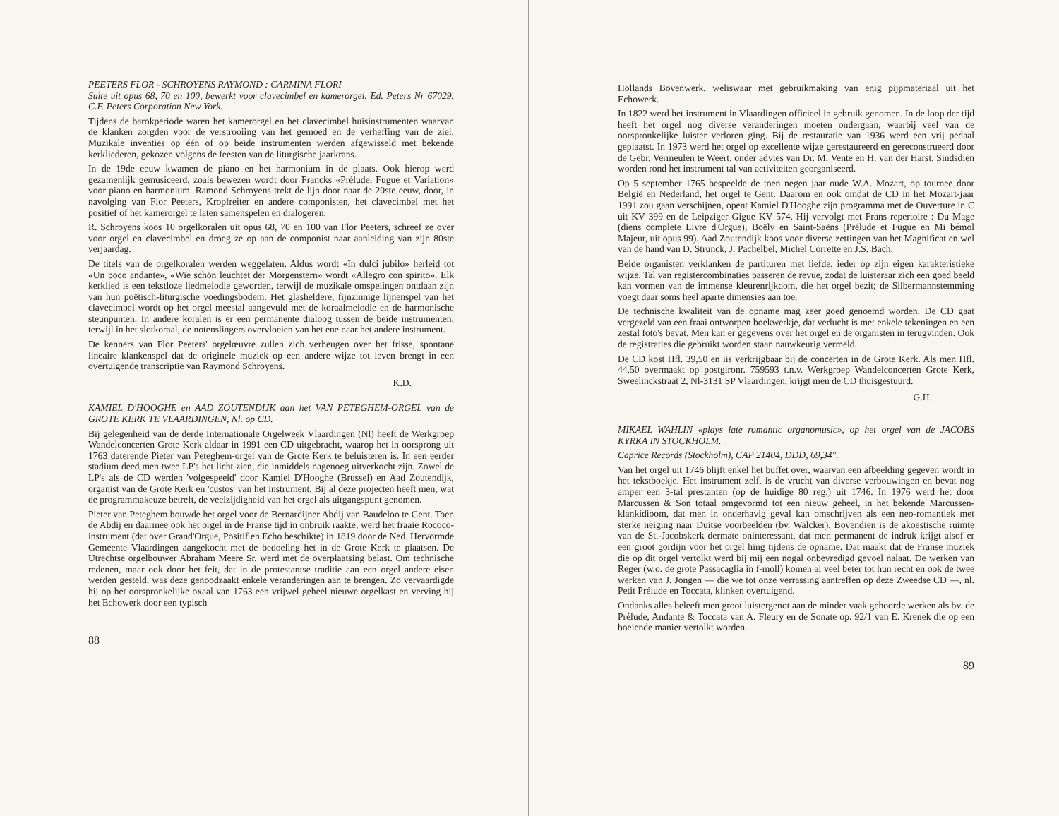PEETERS FLOR - SCHROYENS RAYMOND : CARMINA FLORI
Suite uit opus 68, 70 en 100, bewerkt voor clavecimbel en kamerorgel. Ed. Peters Nr 67029. C.F. Peters Corporation New York.
Tijdens de barokperiode waren het kamerorgel en het clavecimbel huisinstrumenten waarvan de klanken zorgden voor de verstrooiing van het gemoed en de verheffing van de ziel. Muzikale inventies op één of op beide instrumenten werden afgewisseld met bekende kerkliederen, gekozen volgens de feesten van de liturgische jaarkrans.
In de 19de eeuw kwamen de piano en het harmonium in de plaats. Ook hierop werd gezamenlijk gemusiceerd, zoals bewezen wordt door Francks «Prélude, Fugue et Variation» voor piano en harmonium. Ramond Schroyens trekt de lijn door naar de 20ste eeuw, door, in navolging van Flor Peeters, Kropfreiter en andere componisten, het clavecimbel met het positief of het kamerorgel te laten samenspelen en dialogeren.
R. Schroyens koos 10 orgelkoralen uit opus 68, 70 en 100 van Flor Peeters, schreef ze over voor orgel en clavecimbel en droeg ze op aan de componist naar aanleiding van zijn 80ste verjaardag.
De titels van de orgelkoralen werden weggelaten. Aldus wordt «In dulci jubilo» herleid tot «Un poco andante», «Wie schön leuchtet der Morgenstern» wordt «Allegro con spirito». Elk kerklied is een tekstloze liedmelodie geworden, terwijl de muzikale omspelingen ontdaan zijn van hun poëtisch-liturgische voedingsbodem. Het glasheldere, fijnzinnige lijnenspel van het clavecimbel wordt op het orgel meestal aangevuld met de koraalmelodie en de harmonische steunpunten. In andere koralen is er een permanente dialoog tussen de beide instrumenten, terwijl in het slotkoraal, de notenslingers overvloeien van het ene naar het andere instrument.
De kenners van Flor Peeters' orgelœuvre zullen zich verheugen over het frisse, spontane lineaire klankenspel dat de originele muziek op een andere wijze tot leven brengt in een overtuigende transcriptie van Raymond Schroyens.
K.D.
KAMIEL D'HOOGHE en AAD ZOUTENDIJK aan het VAN PETEGHEM-ORGEL van de GROTE KERK TE VLAARDINGEN, Nl. op CD.
Bij gelegenheid van de derde Internationale Orgelweek Vlaardingen (Nl) heeft de Werkgroep Wandelconcerten Grote Kerk aldaar in 1991 een CD uitgebracht, waarop het in oorsprong uit 1763 daterende Pieter van Peteghem-orgel van de Grote Kerk te beluisteren is. In een eerder stadium deed men twee LP's het licht zien, die inmiddels nagenoeg uitverkocht zijn. Zowel de LP's als de CD werden 'volgespeeld' door Kamiel D'Hooghe (Brussel) en Aad Zoutendijk, organist van de Grote Kerk en 'custos' van het instrument. Bij al deze projecten heeft men, wat de programmakeuze betreft, de veelzijdigheid van het orgel als uitgangspunt genomen.
Pieter van Peteghem bouwde het orgel voor de Bernardijner Abdij van Baudeloo te Gent. Toen de Abdij en daarmee ook het orgel in de Franse tijd in onbruik raakte, werd het fraaie Rococo-instrument (dat over Grand'Orgue, Positif en Echo beschikte) in 1819 door de Ned. Hervormde Gemeente Vlaardingen aangekocht met de bedoeling het in de Grote Kerk te plaatsen. De Utrechtse orgelbouwer Abraham Meere Sr. werd met de overplaatsing belast. Om technische redenen, maar ook door het feit, dat in de protestantse traditie aan een orgel andere eisen werden gesteld, was deze genoodzaakt enkele veranderingen aan te brengen. Zo vervaardigde hij op het oorspronkelijke oxaal van 1763 een vrijwel geheel nieuwe orgelkast en verving hij het Echowerk door een typisch
88
Hollands Bovenwerk, weliswaar met gebruikmaking van enig pijpmateriaal uit het Echowerk.
In 1822 werd het instrument in Vlaardingen officieel in gebruik genomen. In de loop der tijd heeft het orgel nog diverse veranderingen moeten ondergaan, waarbij veel van de oorspronkelijke luister verloren ging. Bij de restauratie van 1936 werd een vrij pedaal geplaatst. In 1973 werd het orgel op excellente wijze gerestaureerd en gereconstrueerd door de Gebr. Vermeulen te Weert, onder advies van Dr. M. Vente en H. van der Harst. Sindsdien worden rond het instrument tal van activiteiten georganiseerd.
Op 5 september 1765 bespeelde de toen negen jaar oude W.A. Mozart, op tournee door België en Nederland, het orgel te Gent. Daarom en ook omdat de CD in het Mozart-jaar 1991 zou gaan verschijnen, opent Kamiel D'Hooghe zijn programma met de Ouverture in C uit KV 399 en de Leipziger Gigue KV 574. Hij vervolgt met Frans repertoire : Du Mage (diens complete Livre d'Orgue), Boëly en Saint-Saëns (Prélude et Fugue en Mi bémol Majeur, uit opus 99). Aad Zoutendijk koos voor diverse zettingen van het Magnificat en wel van de hand van D. Strunck, J. Pachelbel, Michel Corrette en J.S. Bach.
Beide organisten verklanken de partituren met liefde, ieder op zijn eigen karakteristieke wijze. Tal van registercombinaties passeren de revue, zodat de luisteraar zich een goed beeld kan vormen van de immense kleurenrijkdom, die het orgel bezit; de Silbermannstemming voegt daar soms heel aparte dimensies aan toe.
De technische kwaliteit van de opname mag zeer goed genoemd worden. De CD gaat vergezeld van een fraai ontworpen boekwerkje, dat verlucht is met enkele tekeningen en een zestal foto's bevat. Men kan er gegevens over het orgel en de organisten in terugvinden. Ook de registraties die gebruikt worden staan nauwkeurig vermeld.
De CD kost Hfl. 39,50 en iis verkrijgbaar bij de concerten in de Grote Kerk. Als men Hfl. 44,50 overmaakt op postgironr. 759593 t.n.v. Werkgroep Wandelconcerten Grote Kerk, Sweelinckstraat 2, Nl-3131 SP Vlaardingen, krijgt men de CD thuisgestuurd.
G.H.
MIKAEL WAHLIN «plays late romantic organomusic», op het orgel van de JACOBS KYRKA IN STOCKHOLM.
Caprice Records (Stockholm), CAP 21404, DDD, 69,34".
Van het orgel uit 1746 blijft enkel het buffet over, waarvan een afbeelding gegeven wordt in het tekstboekje. Het instrument zelf, is de vrucht van diverse verbouwingen en bevat nog amper een 3-tal prestanten (op de huidige 80 reg.) uit 1746. In 1976 werd het door Marcussen & Son totaal omgevormd tot een nieuw geheel, in het bekende Marcussen-klankidioom, dat men in onderhavig geval kan omschrijven als een neo-romantiek met sterke neiging naar Duitse voorbeelden (bv. Walcker). Bovendien is de akoestische ruimte van de St.-Jacobskerk dermate oninteressant, dat men permanent de indruk krijgt alsof er een groot gordijn voor het orgel hing tijdens de opname. Dat maakt dat de Franse muziek die op dit orgel vertolkt werd bij mij een nogal onbevredigd gevoel nalaat. De werken van Reger (w.o. de grote Passacaglia in f-moll) komen al veel beter tot hun recht en ook de twee werken van J. Jongen — die we tot onze verrassing aantreffen op deze Zweedse CD —, nl. Petit Prélude en Toccata, klinken overtuigend.
Ondanks alles beleeft men groot luistergenot aan de minder vaak gehoorde werken als bv. de Prélude, Andante & Toccata van A. Fleury en de Sonate op. 92/1 van E. Krenek die op een boeiende manier vertolkt worden.
89